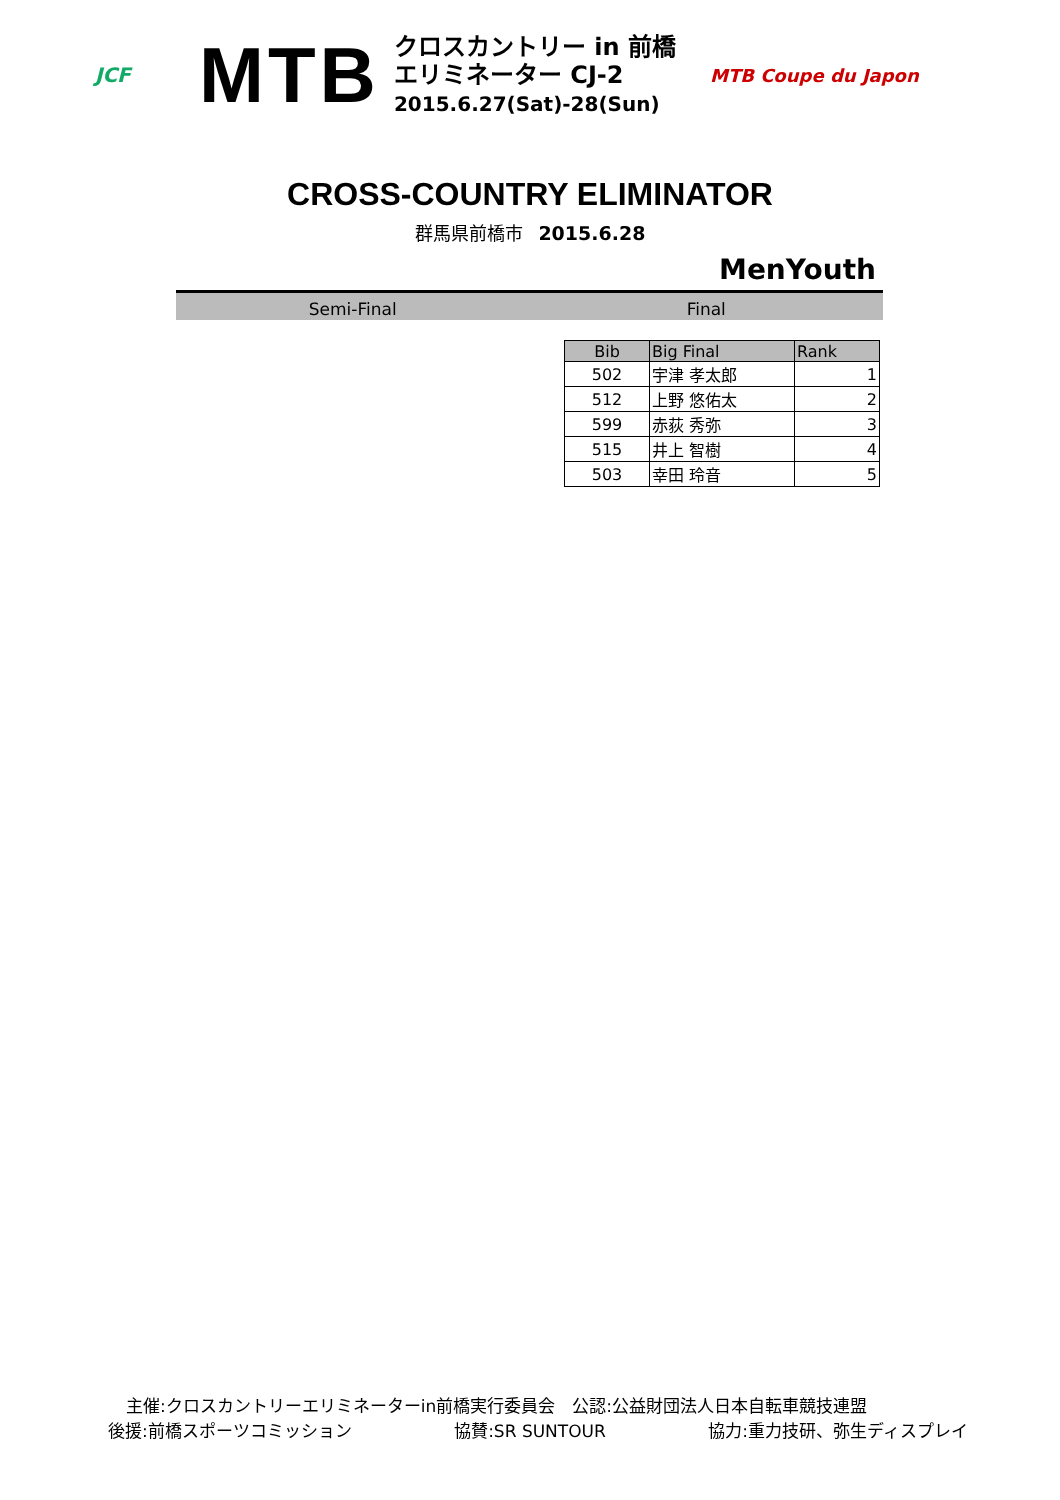JCF
MTB
クロスカントリー in 前橋
エリミネーター CJ-2
2015.6.27(Sat)-28(Sun)
MTB Coupe du Japon
CROSS-COUNTRY ELIMINATOR
群馬県前橋市 2015.6.28
MenYouth
Semi-Final Final
| Bib | Big Final | Rank |
| --- | --- | --- |
| 502 | 宇津 孝太郎 | 1 |
| 512 | 上野 悠佑太 | 2 |
| 599 | 赤荻 秀弥 | 3 |
| 515 | 井上 智樹 | 4 |
| 503 | 幸田 玲音 | 5 |
主催:クロスカントリーエリミネーターin前橋実行委員会　公認:公益財団法人日本自転車競技連盟
後援:前橋スポーツコミッション 協賛:SR SUNTOUR 協力:重力技研、弥生ディスプレイ